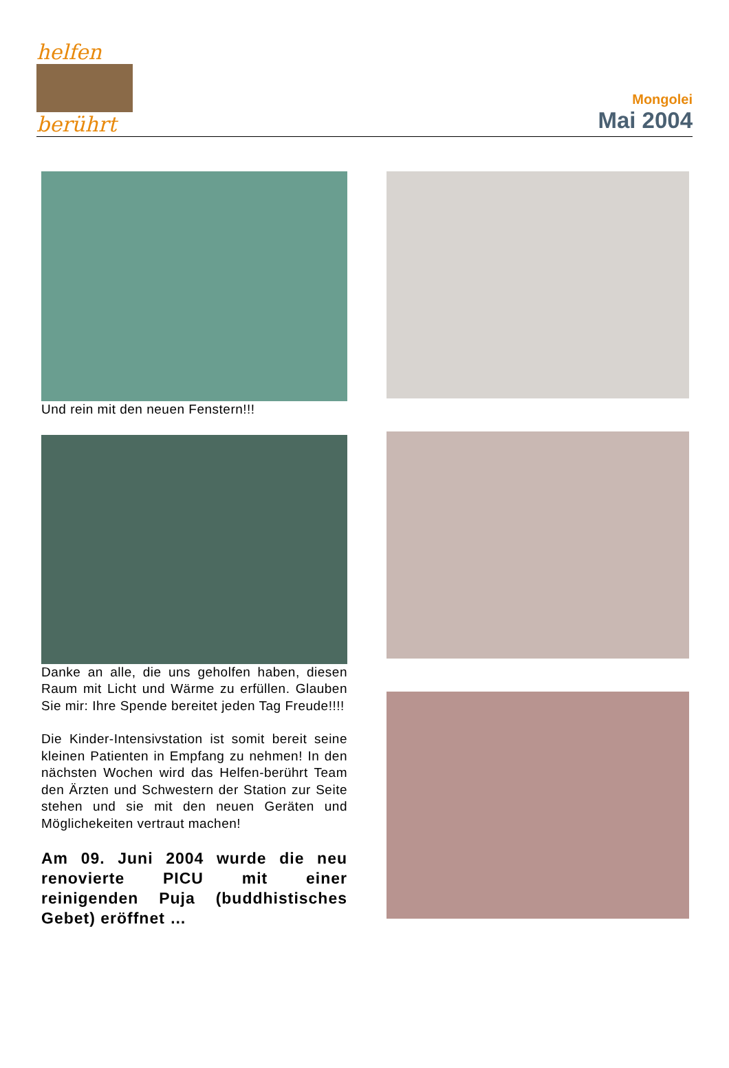helfen
berührt
Mongolei
Mai 2004
Und rein mit den neuen Fenstern!!!
Danke an alle, die uns geholfen haben, diesen Raum mit Licht und Wärme zu erfüllen. Glauben Sie mir: Ihre Spende bereitet jeden Tag Freude!!!!
Die Kinder-Intensivstation ist somit bereit seine kleinen Patienten in Empfang zu nehmen! In den nächsten Wochen wird das Helfen-berührt Team den Ärzten und Schwestern der Station zur Seite stehen und sie mit den neuen Geräten und Möglichekeiten vertraut machen!
Am 09. Juni 2004 wurde die neu renovierte PICU mit einer reinigenden Puja (buddhistisches Gebet) eröffnet …